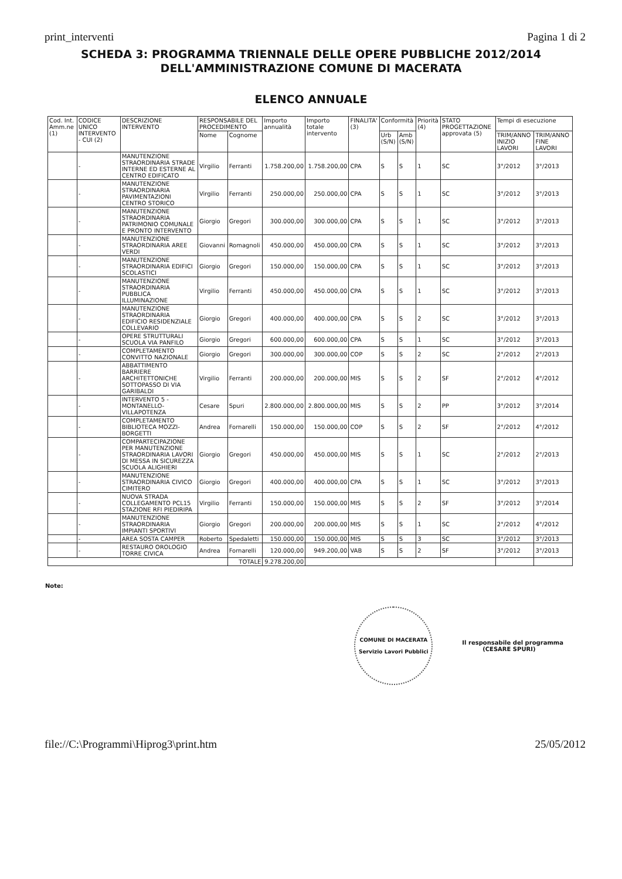print_interventi Pagina 1 di 2
SCHEDA 3: PROGRAMMA TRIENNALE DELLE OPERE PUBBLICHE 2012/2014
DELL'AMMINISTRAZIONE COMUNE DI MACERATA
ELENCO ANNUALE
| Cod. Int. Amm.ne (1) | CODICE UNICO INTERVENTO - CUI (2) | DESCRIZIONE INTERVENTO | RESPONSABILE DEL PROCEDIMENTO | | Importo annualità | Importo totale intervento | FINALITA' (3) | Conformità | | Priorità (4) | STATO PROGETTAZIONE approvata (5) | Tempi di esecuzione | |
| --- | --- | --- | --- | --- | --- | --- | --- | --- | --- | --- | --- | --- | --- |
| | | | Nome | Cognome | | | | Urb (S/N) | Amb (S/N) | | | TRIM/ANNO INIZIO LAVORI | TRIM/ANNO FINE LAVORI |
| | - | MANUTENZIONE STRAORDINARIA STRADE INTERNE ED ESTERNE AL CENTRO EDIFICATO | Virgilio | Ferranti | 1.758.200,00 | 1.758.200,00 | CPA | S | S | 1 | SC | 3°/2012 | 3°/2013 |
| | - | MANUTENZIONE STRAORDINARIA PAVIMENTAZIONI CENTRO STORICO | Virgilio | Ferranti | 250.000,00 | 250.000,00 | CPA | S | S | 1 | SC | 3°/2012 | 3°/2013 |
| | - | MANUTENZIONE STRAORDINARIA PATRIMONIO COMUNALE E PRONTO INTERVENTO | Giorgio | Gregori | 300.000,00 | 300.000,00 | CPA | S | S | 1 | SC | 3°/2012 | 3°/2013 |
| | - | MANUTENZIONE STRAORDINARIA AREE VERDI | Giovanni | Romagnoli | 450.000,00 | 450.000,00 | CPA | S | S | 1 | SC | 3°/2012 | 3°/2013 |
| | - | MANUTENZIONE STRAORDINARIA EDIFICI SCOLASTICI | Giorgio | Gregori | 150.000,00 | 150.000,00 | CPA | S | S | 1 | SC | 3°/2012 | 3°/2013 |
| | - | MANUTENZIONE STRAORDINARIA PUBBLICA ILLUMINAZIONE | Virgilio | Ferranti | 450.000,00 | 450.000,00 | CPA | S | S | 1 | SC | 3°/2012 | 3°/2013 |
| | - | MANUTENZIONE STRAORDINARIA EDIFICIO RESIDENZIALE COLLEVARIO | Giorgio | Gregori | 400.000,00 | 400.000,00 | CPA | S | S | 2 | SC | 3°/2012 | 3°/2013 |
| | - | OPERE STRUTTURALI SCUOLA VIA PANFILO | Giorgio | Gregori | 600.000,00 | 600.000,00 | CPA | S | S | 1 | SC | 3°/2012 | 3°/2013 |
| | - | COMPLETAMENTO CONVITTO NAZIONALE | Giorgio | Gregori | 300.000,00 | 300.000,00 | COP | S | S | 2 | SC | 2°/2012 | 2°/2013 |
| | - | ABBATTIMENTO BARRIERE ARCHITETTONICHE SOTTOPASSO DI VIA GARIBALDI | Virgilio | Ferranti | 200.000,00 | 200.000,00 | MIS | S | S | 2 | SF | 2°/2012 | 4°/2012 |
| | - | INTERVENTO 5 - MONTANELLO-VILLAPOTENZA | Cesare | Spuri | 2.800.000,00 | 2.800.000,00 | MIS | S | S | 2 | PP | 3°/2012 | 3°/2014 |
| | - | COMPLETAMENTO BIBLIOTECA MOZZI-BORGETTI | Andrea | Fornarelli | 150.000,00 | 150.000,00 | COP | S | S | 2 | SF | 2°/2012 | 4°/2012 |
| | - | COMPARTECIPAZIONE PER MANUTENZIONE STRAORDINARIA LAVORI DI MESSA IN SICUREZZA SCUOLA ALIGHIERI | Giorgio | Gregori | 450.000,00 | 450.000,00 | MIS | S | S | 1 | SC | 2°/2012 | 2°/2013 |
| | - | MANUTENZIONE STRAORDINARIA CIVICO CIMITERO | Giorgio | Gregori | 400.000,00 | 400.000,00 | CPA | S | S | 1 | SC | 3°/2012 | 3°/2013 |
| | - | NUOVA STRADA COLLEGAMENTO PCL15 STAZIONE RFI PIEDIRIPA | Virgilio | Ferranti | 150.000,00 | 150.000,00 | MIS | S | S | 2 | SF | 3°/2012 | 3°/2014 |
| | - | MANUTENZIONE STRAORDINARIA IMPIANTI SPORTIVI | Giorgio | Gregori | 200.000,00 | 200.000,00 | MIS | S | S | 1 | SC | 2°/2012 | 4°/2012 |
| | - | AREA SOSTA CAMPER | Roberto | Spedaletti | 150.000,00 | 150.000,00 | MIS | S | S | 3 | SC | 3°/2012 | 3°/2013 |
| | - | RESTAURO OROLOGIO TORRE CIVICA | Andrea | Fornarelli | 120.000,00 | 949.200,00 | VAB | S | S | 2 | SF | 3°/2012 | 3°/2013 |
| | | | | TOTALE | 9.278.200,00 | | | | | | | | |
Note:
COMUNE DI MACERATA
Servizio Lavori Pubblici
Il responsabile del programma
(CESARE SPURI)
file://C:\Programmi\Hiprog3\print.htm 25/05/2012